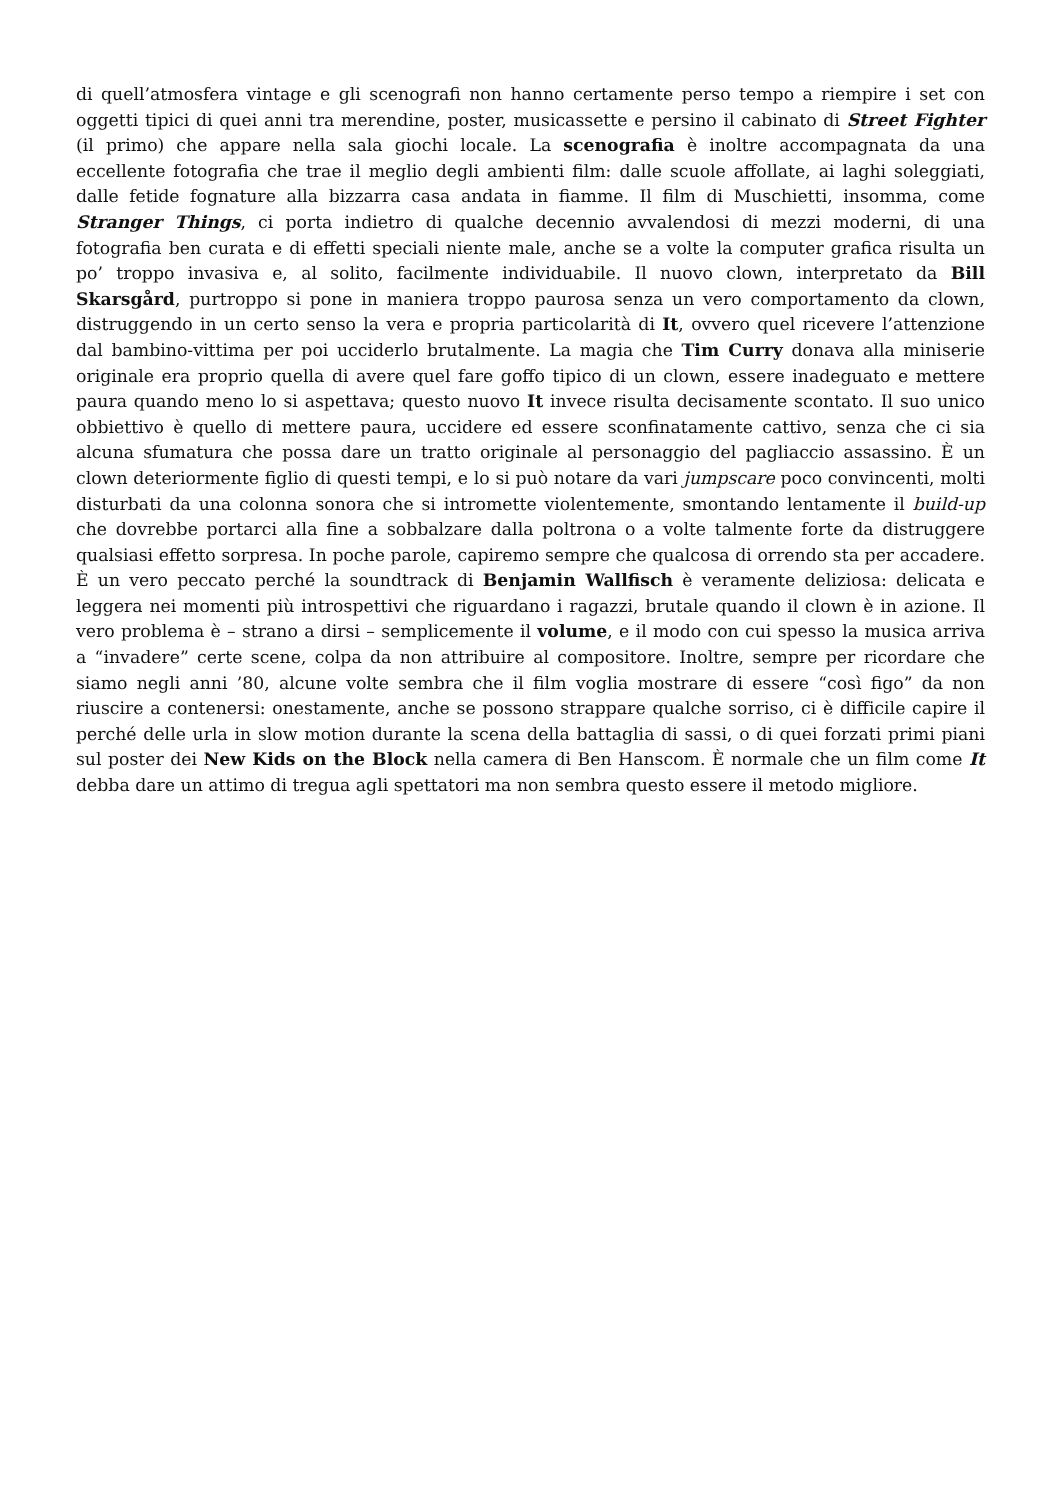di quell’atmosfera vintage e gli scenografi non hanno certamente perso tempo a riempire i set con oggetti tipici di quei anni tra merendine, poster, musicassette e persino il cabinato di Street Fighter (il primo) che appare nella sala giochi locale. La scenografia è inoltre accompagnata da una eccellente fotografia che trae il meglio degli ambienti film: dalle scuole affollate, ai laghi soleggiati, dalle fetide fognature alla bizzarra casa andata in fiamme. Il film di Muschietti, insomma, come Stranger Things, ci porta indietro di qualche decennio avvalendosi di mezzi moderni, di una fotografia ben curata e di effetti speciali niente male, anche se a volte la computer grafica risulta un po’ troppo invasiva e, al solito, facilmente individuabile. Il nuovo clown, interpretato da Bill Skarsgård, purtroppo si pone in maniera troppo paurosa senza un vero comportamento da clown, distruggendo in un certo senso la vera e propria particolarità di It, ovvero quel ricevere l’attenzione dal bambino-vittima per poi ucciderlo brutalmente. La magia che Tim Curry donava alla miniserie originale era proprio quella di avere quel fare goffo tipico di un clown, essere inadeguato e mettere paura quando meno lo si aspettava; questo nuovo It invece risulta decisamente scontato. Il suo unico obbiettivo è quello di mettere paura, uccidere ed essere sconfinatamente cattivo, senza che ci sia alcuna sfumatura che possa dare un tratto originale al personaggio del pagliaccio assassino. È un clown deteriormente figlio di questi tempi, e lo si può notare da vari jumpscare poco convincenti, molti disturbati da una colonna sonora che si intromette violentemente, smontando lentamente il build-up che dovrebbe portarci alla fine a sobbalzare dalla poltrona o a volte talmente forte da distruggere qualsiasi effetto sorpresa. In poche parole, capiremo sempre che qualcosa di orrendo sta per accadere. È un vero peccato perché la soundtrack di Benjamin Wallfisch è veramente deliziosa: delicata e leggera nei momenti più introspettivi che riguardano i ragazzi, brutale quando il clown è in azione. Il vero problema è – strano a dirsi – semplicemente il volume, e il modo con cui spesso la musica arriva a “invadere” certe scene, colpa da non attribuire al compositore. Inoltre, sempre per ricordare che siamo negli anni ’80, alcune volte sembra che il film voglia mostrare di essere “così figo” da non riuscire a contenersi: onestamente, anche se possono strappare qualche sorriso, ci è difficile capire il perché delle urla in slow motion durante la scena della battaglia di sassi, o di quei forzati primi piani sul poster dei New Kids on the Block nella camera di Ben Hanscom. È normale che un film come It debba dare un attimo di tregua agli spettatori ma non sembra questo essere il metodo migliore.